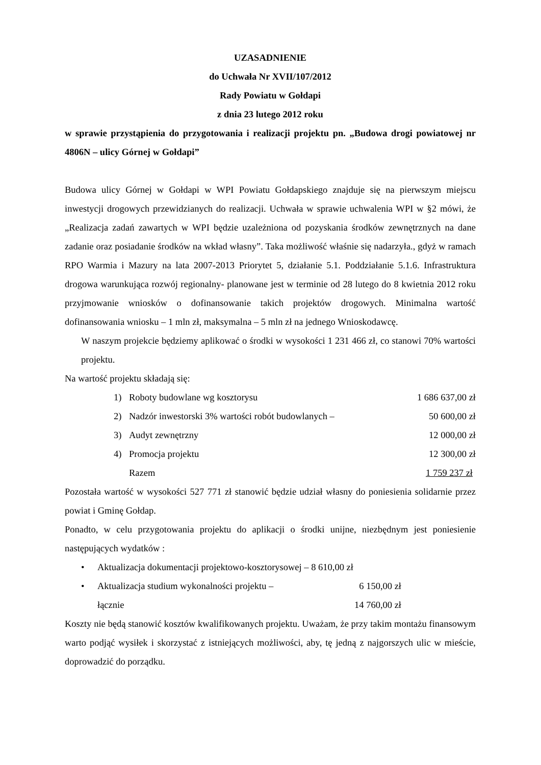UZASADNIENIE
do Uchwała Nr XVII/107/2012
Rady Powiatu w Gołdapi
z dnia 23 lutego 2012 roku
w sprawie przystąpienia do przygotowania i realizacji projektu pn. „Budowa drogi powiatowej nr 4806N – ulicy Górnej w Gołdapi”
Budowa ulicy Górnej w Gołdapi w WPI Powiatu Gołdapskiego znajduje się na pierwszym miejscu inwestycji drogowych przewidzianych do realizacji. Uchwała w sprawie uchwalenia WPI w §2 mówi, że „Realizacja zadań zawartych w WPI będzie uzależniona od pozyskania środków zewnętrznych na dane zadanie oraz posiadanie środków na wkład własny”. Taka możliwość właśnie się nadarzyła., gdyż w ramach RPO Warmia i Mazury na lata 2007-2013 Priorytet 5, działanie 5.1. Poddziałanie 5.1.6. Infrastruktura drogowa warunkująca rozwój regionalny- planowane jest w terminie od 28 lutego do 8 kwietnia 2012 roku przyjmowanie wniosków o dofinansowanie takich projektów drogowych. Minimalna wartość dofinansowania wniosku – 1 mln zł, maksymalna – 5 mln zł na jednego Wnioskodawcę.
W naszym projekcie będziemy aplikować o środki w wysokości 1 231 466 zł, co stanowi 70% wartości projektu.
Na wartość projektu składają się:
| 1) | Roboty budowlane wg kosztorysu | 1 686 637,00 zł |
| 2) | Nadzór inwestorski 3% wartości robót budowlanych – | 50 600,00 zł |
| 3) | Audyt zewnętrzny | 12 000,00 zł |
| 4) | Promocja projektu | 12 300,00 zł |
| | Razem | 1 759 237 zł |
Pozostała wartość w wysokości 527 771 zł stanowić będzie udział własny do poniesienia solidarnie przez powiat i Gminę Gołdap.
Ponadto, w celu przygotowania projektu do aplikacji o środki unijne, niezbędnym jest poniesienie następujących wydatków :
| • | Aktualizacja dokumentacji projektowo-kosztorysowej – 8 610,00 zł | |
| • | Aktualizacja studium wykonalności projektu – | 6 150,00 zł |
| | łącznie | 14 760,00 zł |
Koszty nie będą stanowić kosztów kwalifikowanych projektu. Uważam, że przy takim montażu finansowym warto podjąć wysiłek i skorzystać z istniejących możliwości, aby, tę jedną z najgorszych ulic w mieście, doprowadzić do porządku.